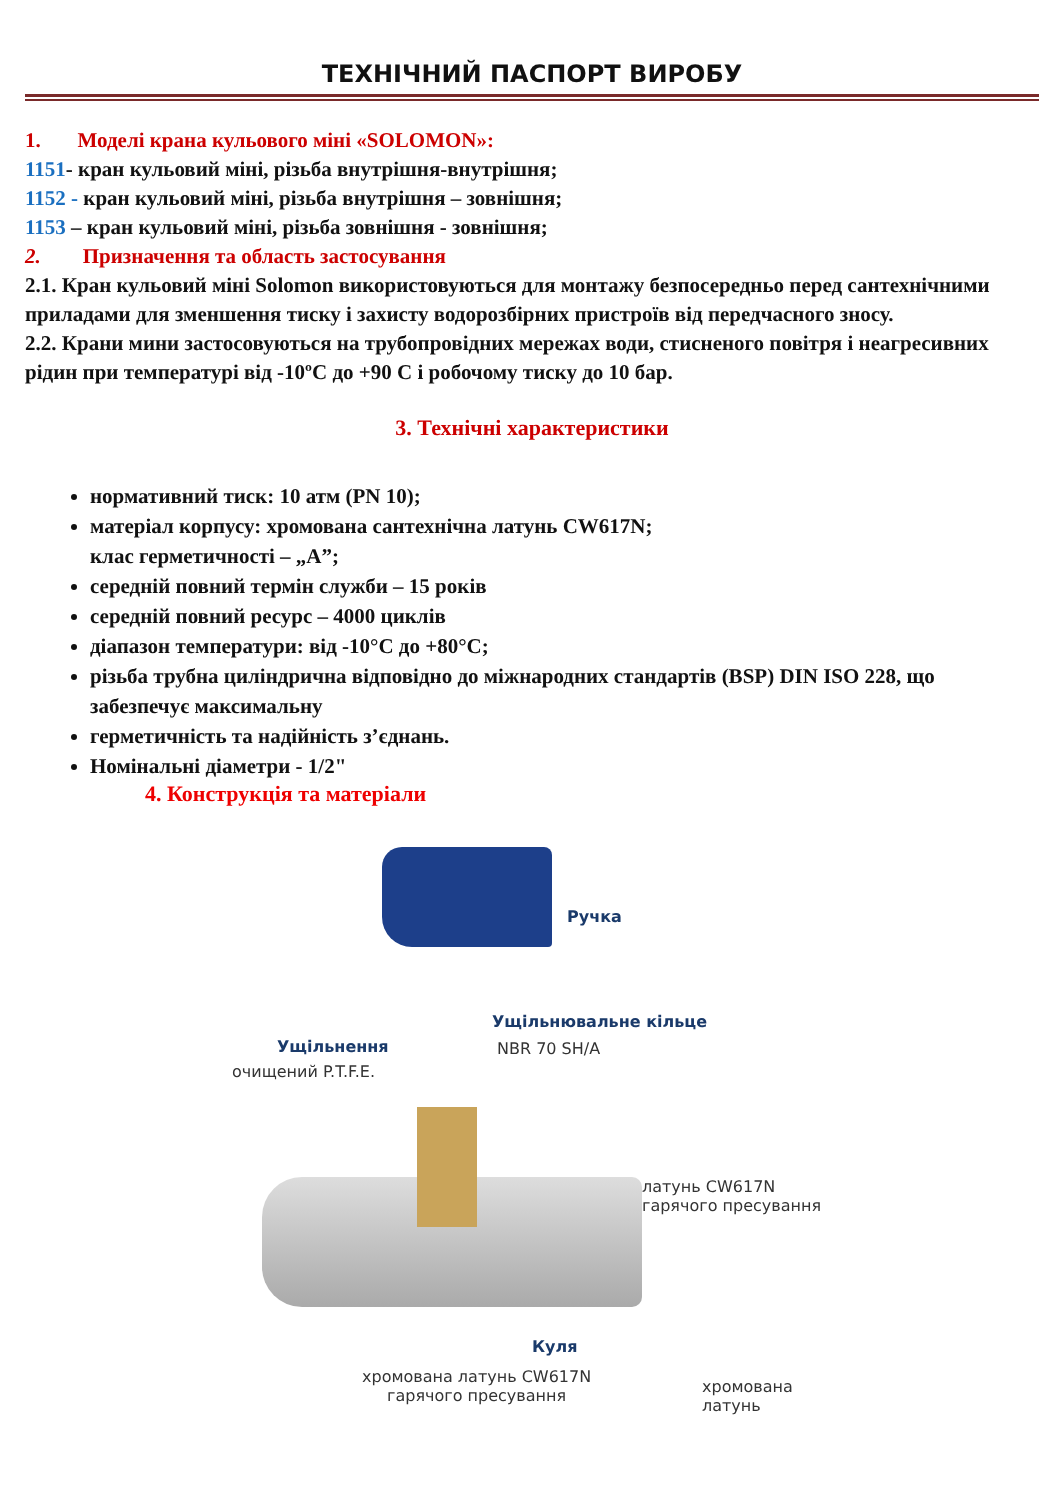ТЕХНІЧНИЙ ПАСПОРТ ВИРОБУ
1. Моделі крана кульового міні «SOLOMON»:
1151- кран кульовий міні, різьба внутрішня-внутрішня;
1152 - кран кульовий міні, різьба внутрішня – зовнішня;
1153 – кран кульовий міні, різьба зовнішня - зовнішня;
2. Призначення та область застосування
2.1. Кран кульовий міні Solomon використовуються для монтажу безпосередньо перед сантехнічними приладами для зменшення тиску і захисту водорозбірних пристроїв від передчасного зносу.
2.2. Крани мини застосовуються на трубопровідних мережах води, стисненого повітря і неагресивних рідин при температурі від -10ºС до +90 С і робочому тиску до 10 бар.
3. Технічні характеристики
нормативний тиск: 10 атм (PN 10);
матеріал корпусу: хромована сантехнічна латунь CW617N;
клас герметичності – „А”;
середній повний термін служби – 15 років
середній повний ресурс – 4000 циклів
діапазон температури: від -10°С до +80°С;
різьба трубна циліндрична відповідно до міжнародних стандартів (BSP) DIN ISO 228, що забезпечує максимальну
герметичність та надійність з’єднань.
Номінальні діаметри - 1/2"
4. Конструкція та матеріали
Ручка
Ущільнювальне кільце
NBR 70 SH/A
Ущільнення
очищений P.T.F.E.
латунь CW617N
гарячого пресування
Куля
хромована латунь CW617N
гарячого пресування
хромована латунь